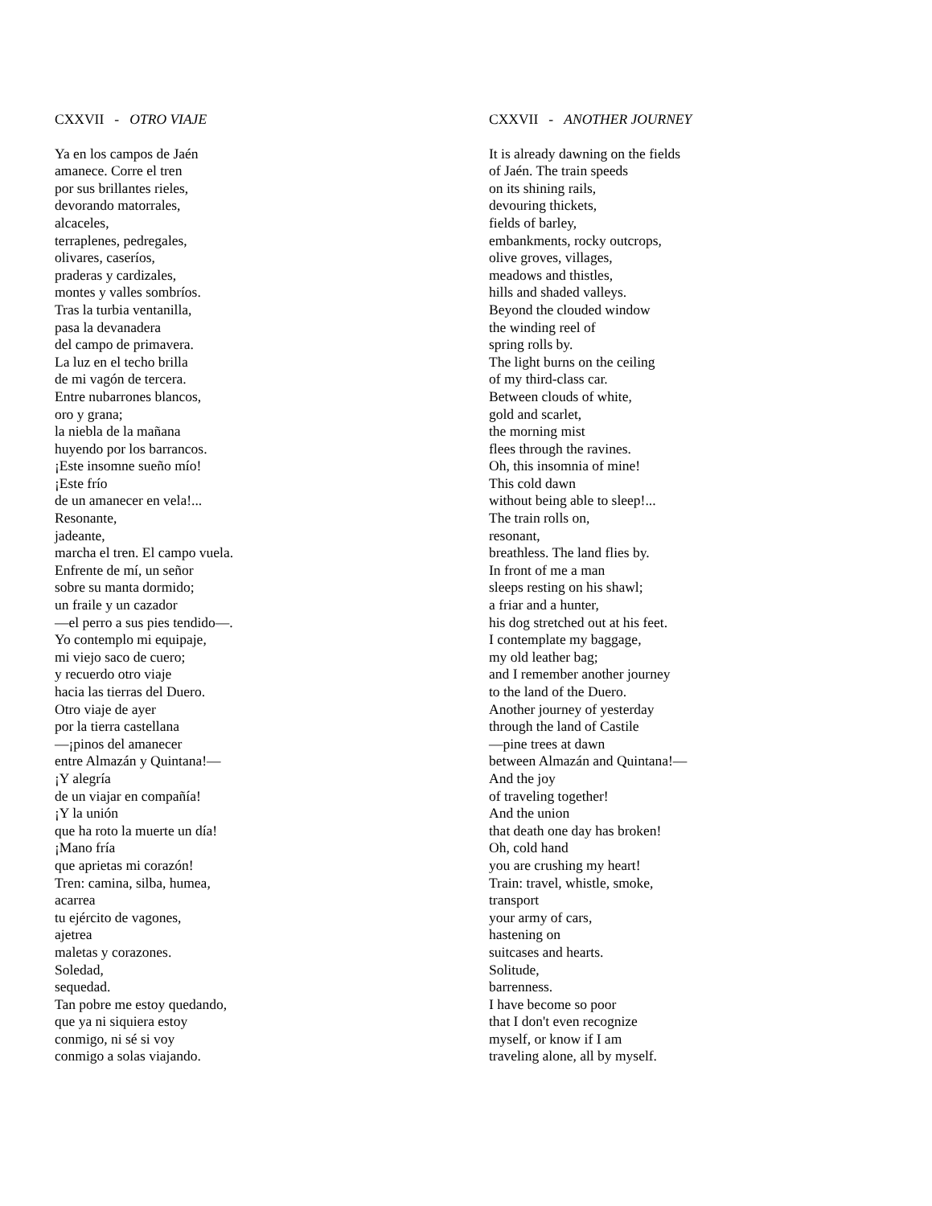CXXVII - OTRO VIAJE
Ya en los campos de Jaén amanece. Corre el tren por sus brillantes rieles, devorando matorrales, alcaceles, terraplenes, pedregales, olivares, caseríos, praderas y cardizales, montes y valles sombríos. Tras la turbia ventanilla, pasa la devanadera del campo de primavera. La luz en el techo brilla de mi vagón de tercera. Entre nubarrones blancos, oro y grana; la niebla de la mañana huyendo por los barrancos. ¡Este insomne sueño mío! ¡Este frío de un amanecer en vela!... Resonante, jadeante, marcha el tren. El campo vuela. Enfrente de mí, un señor sobre su manta dormido; un fraile y un cazador —el perro a sus pies tendido—. Yo contemplo mi equipaje, mi viejo saco de cuero; y recuerdo otro viaje hacia las tierras del Duero. Otro viaje de ayer por la tierra castellana —¡pinos del amanecer entre Almazán y Quintana!— ¡Y alegría de un viajar en compañía! ¡Y la unión que ha roto la muerte un día! ¡Mano fría que aprietas mi corazón! Tren: camina, silba, humea, acarrea tu ejército de vagones, ajetrea maletas y corazones. Soledad, sequedad. Tan pobre me estoy quedando, que ya ni siquiera estoy conmigo, ni sé si voy conmigo a solas viajando.
CXXVII - ANOTHER JOURNEY
It is already dawning on the fields of Jaén. The train speeds on its shining rails, devouring thickets, fields of barley, embankments, rocky outcrops, olive groves, villages, meadows and thistles, hills and shaded valleys. Beyond the clouded window the winding reel of spring rolls by. The light burns on the ceiling of my third-class car. Between clouds of white, gold and scarlet, the morning mist flees through the ravines. Oh, this insomnia of mine! This cold dawn without being able to sleep!... The train rolls on, resonant, breathless. The land flies by. In front of me a man sleeps resting on his shawl; a friar and a hunter, his dog stretched out at his feet. I contemplate my baggage, my old leather bag; and I remember another journey to the land of the Duero. Another journey of yesterday through the land of Castile —pine trees at dawn between Almazán and Quintana!— And the joy of traveling together! And the union that death one day has broken! Oh, cold hand you are crushing my heart! Train: travel, whistle, smoke, transport your army of cars, hastening on suitcases and hearts. Solitude, barrenness. I have become so poor that I don't even recognize myself, or know if I am traveling alone, all by myself.